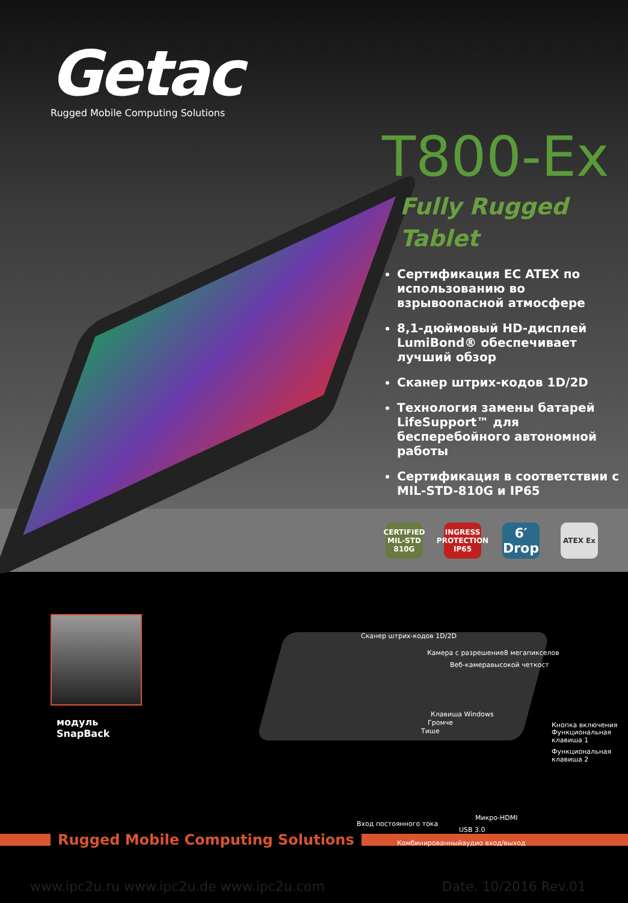Getac
Rugged Mobile Computing Solutions
T800-Ex
Fully Rugged
Tablet
Сертификация EC ATEX по использованию во взрывоопасной атмосфере
8,1-дюймовый HD-дисплей LumiBond® обеспечивает лучший обзор
Сканер штрих-кодов 1D/2D
Технология замены батарей LifeSupport™ для бесперебойного автономной работы
Сертификация в соответствии с MIL-STD-810G и IP65
CERTIFIED MIL-STD 810G
INGRESS PROTECTION IP65
6′ Drop
ATEX Ex
модуль
SnapBack
Сканер штрих-кодов 1D/2D
Камера с разрешение8 мегапикселов
Веб-камеравысокой четкост
Клавиша Windows
Громче
Тише
Кнопка включения
Функциональная
клавиша 1
Функциональная
клавиша 2
Микро-HDMI
Вход постоянного тока
USB 3.0
Комбинированныйаудио вход/выход
Rugged Mobile Computing Solutions
www.ipc2u.ru www.ipc2u.de www.ipc2u.com Date. 10/2016 Rev.01